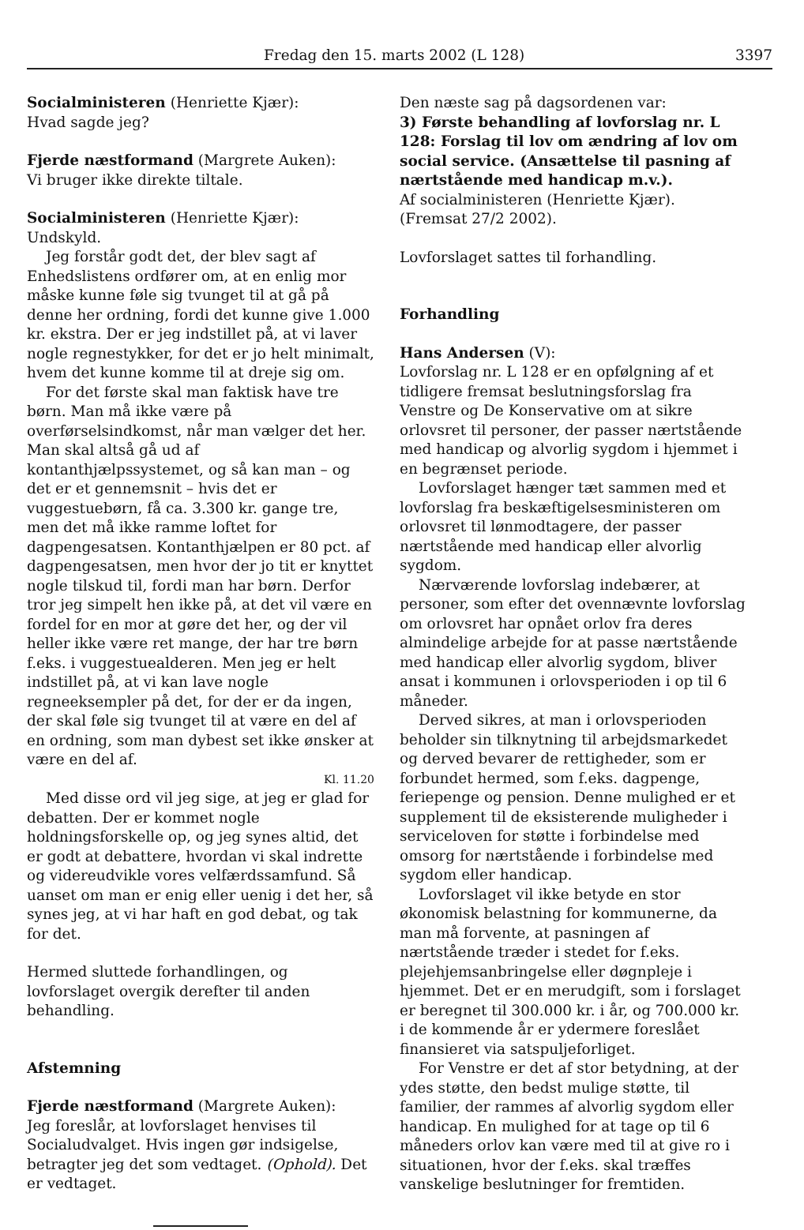Fredag den 15. marts 2002 (L 128) 3397
Socialministeren (Henriette Kjær):
Hvad sagde jeg?
Fjerde næstformand (Margrete Auken):
Vi bruger ikke direkte tiltale.
Socialministeren (Henriette Kjær):
Undskyld.
Jeg forstår godt det, der blev sagt af Enhedslistens ordfører om, at en enlig mor måske kunne føle sig tvunget til at gå på denne her ordning, fordi det kunne give 1.000 kr. ekstra. Der er jeg indstillet på, at vi laver nogle regnestykker, for det er jo helt minimalt, hvem det kunne komme til at dreje sig om.
For det første skal man faktisk have tre børn. Man må ikke være på overførselsindkomst, når man vælger det her. Man skal altså gå ud af kontanthjælpssystemet, og så kan man – og det er et gennemsnit – hvis det er vuggestuebørn, få ca. 3.300 kr. gange tre, men det må ikke ramme loftet for dagpengesatsen. Kontanthjælpen er 80 pct. af dagpengesatsen, men hvor der jo tit er knyttet nogle tilskud til, fordi man har børn. Derfor tror jeg simpelt hen ikke på, at det vil være en fordel for en mor at gøre det her, og der vil heller ikke være ret mange, der har tre børn f.eks. i vuggestuealderen. Men jeg er helt indstillet på, at vi kan lave nogle regneeksempler på det, for der er da ingen, der skal føle sig tvunget til at være en del af en ordning, som man dybest set ikke ønsker at være en del af.
Kl. 11.20
Med disse ord vil jeg sige, at jeg er glad for debatten. Der er kommet nogle holdningsforskelle op, og jeg synes altid, det er godt at debattere, hvordan vi skal indrette og videreudvikle vores velfærdssamfund. Så uanset om man er enig eller uenig i det her, så synes jeg, at vi har haft en god debat, og tak for det.
Hermed sluttede forhandlingen, og lovforslaget overgik derefter til anden behandling.
Afstemning
Fjerde næstformand (Margrete Auken):
Jeg foreslår, at lovforslaget henvises til Socialudvalget. Hvis ingen gør indsigelse, betragter jeg det som vedtaget. (Ophold). Det er vedtaget.
Den næste sag på dagsordenen var:
3) Første behandling af lovforslag nr. L 128: Forslag til lov om ændring af lov om social service. (Ansættelse til pasning af nærtstående med handicap m.v.).
Af socialministeren (Henriette Kjær).
(Fremsat 27/2 2002).
Lovforslaget sattes til forhandling.
Forhandling
Hans Andersen (V):
Lovforslag nr. L 128 er en opfølgning af et tidligere fremsat beslutningsforslag fra Venstre og De Konservative om at sikre orlovsret til personer, der passer nærtstående med handicap og alvorlig sygdom i hjemmet i en begrænset periode.
Lovforslaget hænger tæt sammen med et lovforslag fra beskæftigelsesministeren om orlovsret til lønmodtagere, der passer nærtstående med handicap eller alvorlig sygdom.
Nærværende lovforslag indebærer, at personer, som efter det ovennævnte lovforslag om orlovsret har opnået orlov fra deres almindelige arbejde for at passe nærtstående med handicap eller alvorlig sygdom, bliver ansat i kommunen i orlovsperioden i op til 6 måneder.
Derved sikres, at man i orlovsperioden beholder sin tilknytning til arbejdsmarkedet og derved bevarer de rettigheder, som er forbundet hermed, som f.eks. dagpenge, feriepenge og pension. Denne mulighed er et supplement til de eksisterende muligheder i serviceloven for støtte i forbindelse med omsorg for nærtstående i forbindelse med sygdom eller handicap.
Lovforslaget vil ikke betyde en stor økonomisk belastning for kommunerne, da man må forvente, at pasningen af nærtstående træder i stedet for f.eks. plejehjemsanbringelse eller døgnpleje i hjemmet. Det er en merudgift, som i forslaget er beregnet til 300.000 kr. i år, og 700.000 kr. i de kommende år er ydermere foreslået finansieret via satspuljeforliget.
For Venstre er det af stor betydning, at der ydes støtte, den bedst mulige støtte, til familier, der rammes af alvorlig sygdom eller handicap. En mulighed for at tage op til 6 måneders orlov kan være med til at give ro i situationen, hvor der f.eks. skal træffes vanskelige beslutninger for fremtiden.